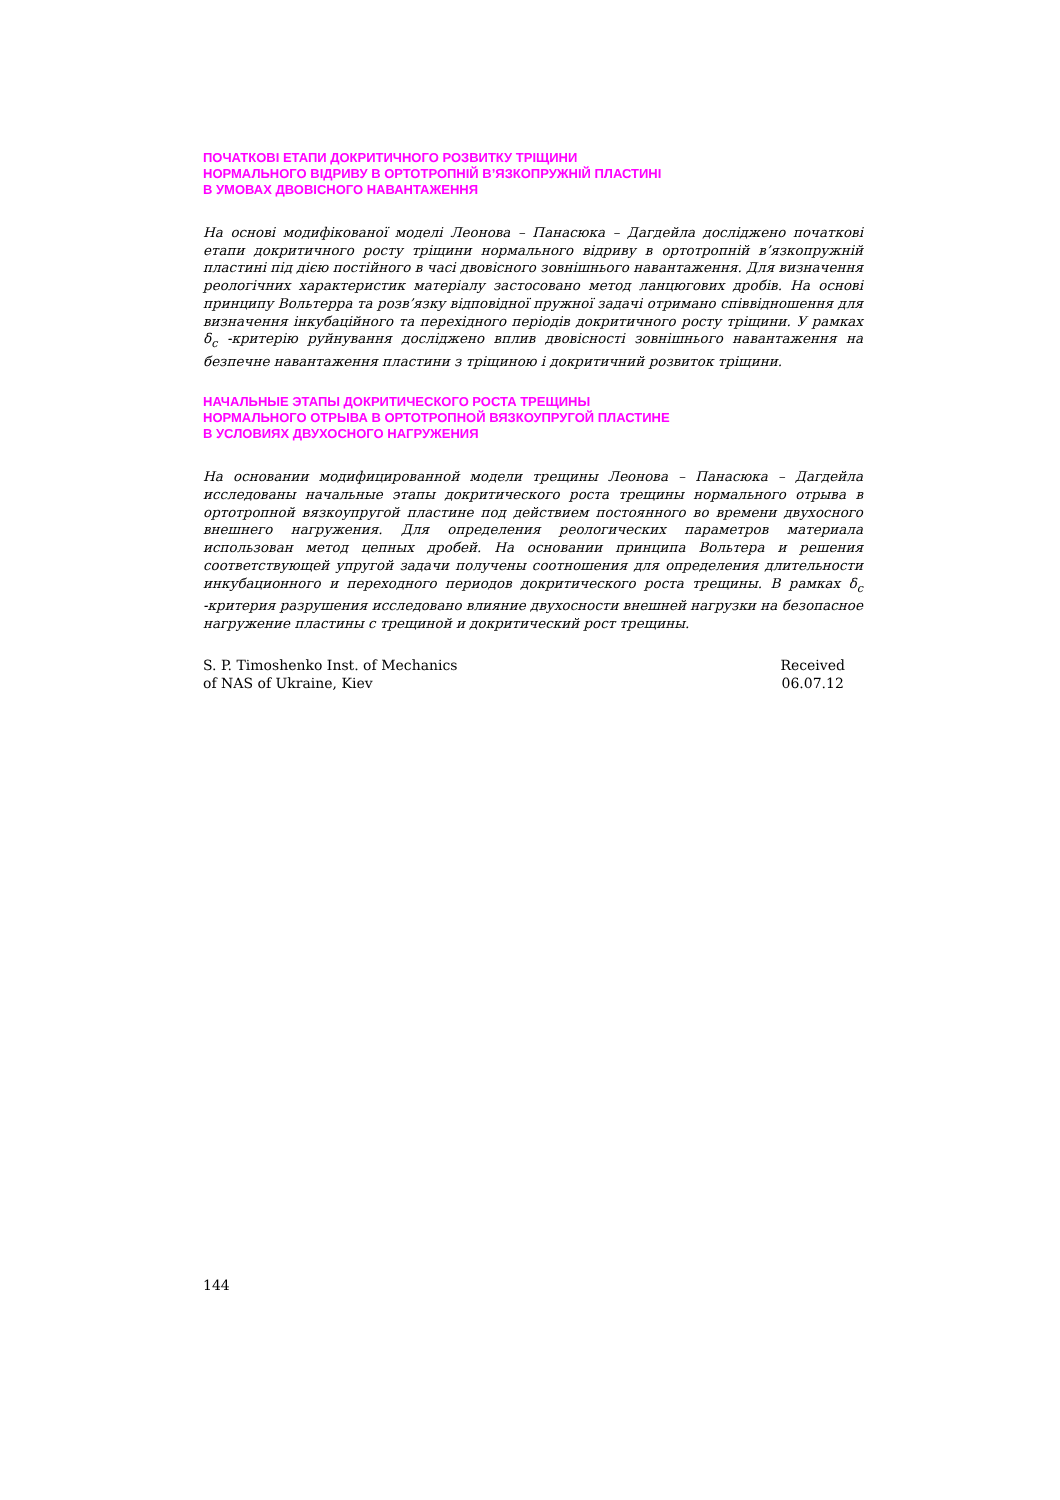ПОЧАТКОВІ ЕТАПИ ДОКРИТИЧНОГО РОЗВИТКУ ТРІЩИНИ
НОРМАЛЬНОГО ВІДРИВУ В ОРТОТРОПНІЙ В’ЯЗКОПРУЖНІЙ ПЛАСТИНІ
В УМОВАХ ДВОВІСНОГО НАВАНТАЖЕННЯ
На основі модифікованої моделі Леонова – Панасюка – Дагдейла досліджено початкові етапи докритичного росту тріщини нормального відриву в ортотропній в’язкопружній пластині під дією постійного в часі двовісного зовнішнього навантаження. Для визначення реологічних характеристик матеріалу застосовано метод ланцюгових дробів. На основі принципу Вольтерра та розв’язку відповідної пружної задачі отримано співвідношення для визначення інкубаційного та перехідного періодів докритичного росту тріщини. У рамках δ<sub>c</sub> -критерію руйнування досліджено вплив двовісності зовнішнього навантаження на безпечне навантаження пластини з тріщиною і докритичний розвиток тріщини.
НАЧАЛЬНЫЕ ЭТАПЫ ДОКРИТИЧЕСКОГО РОСТА ТРЕЩИНЫ
НОРМАЛЬНОГО ОТРЫВА В ОРТОТРОПНОЙ ВЯЗКОУПРУГОЙ ПЛАСТИНЕ
В УСЛОВИЯХ ДВУХОСНОГО НАГРУЖЕНИЯ
На основании модифицированной модели трещины Леонова – Панасюка – Дагдейла исследованы начальные этапы докритического роста трещины нормального отрыва в ортотропной вязкоупругой пластине под действием постоянного во времени двухосного внешнего нагружения. Для определения реологических параметров материала использован метод цепных дробей. На основании принципа Вольтера и решения соответствующей упругой задачи получены соотношения для определения длительности инкубационного и переходного периодов докритического роста трещины. В рамках δ<sub>c</sub> -критерия разрушения исследовано влияние двухосности внешней нагрузки на безопасное нагружение пластины с трещиной и докритический рост трещины.
S. P. Timoshenko Inst. of Mechanics
of NAS of Ukraine, Kiev
Received
06.07.12
144